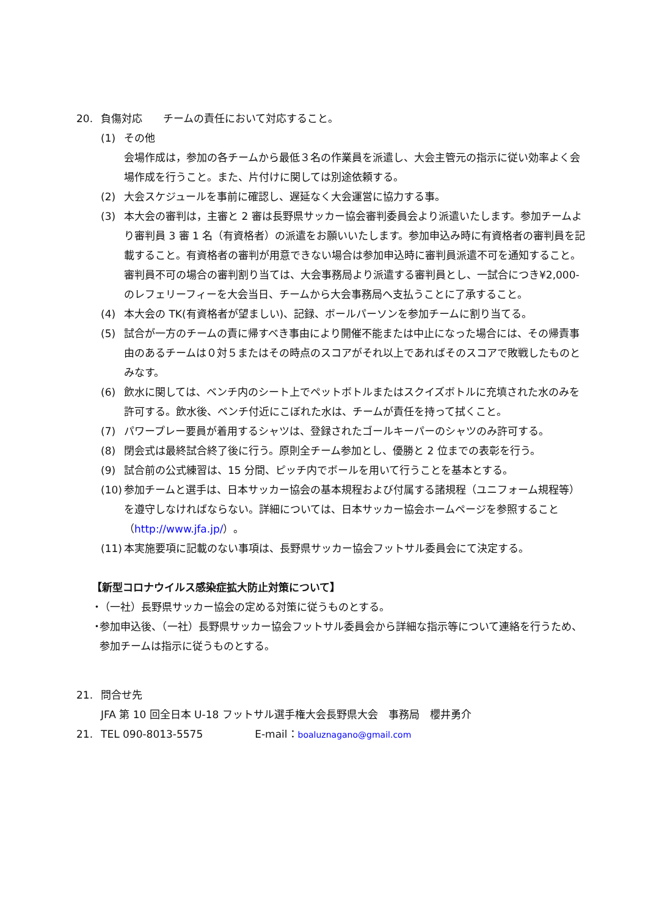20. 負傷対応　　チームの責任において対応すること。
(1) その他
会場作成は，参加の各チームから最低３名の作業員を派遣し、大会主管元の指示に従い効率よく会場作成を行うこと。また、片付けに関しては別途依頼する。
(2) 大会スケジュールを事前に確認し、遅延なく大会運営に協力する事。
(3) 本大会の審判は，主審と 2 審は長野県サッカー協会審判委員会より派遣いたします。参加チームより審判員 3 審 1 名（有資格者）の派遣をお願いいたします。参加申込み時に有資格者の審判員を記載すること。有資格者の審判が用意できない場合は参加申込時に審判員派遣不可を通知すること。審判員不可の場合の審判割り当ては、大会事務局より派遣する審判員とし、一試合につき¥2,000-のレフェリーフィーを大会当日、チームから大会事務局へ支払うことに了承すること。
(4) 本大会の TK(有資格者が望ましい)、記録、ボールパーソンを参加チームに割り当てる。
(5) 試合が一方のチームの責に帰すべき事由により開催不能または中止になった場合には、その帰責事由のあるチームは０対５またはその時点のスコアがそれ以上であればそのスコアで敗戦したものとみなす。
(6) 飲水に関しては、ベンチ内のシート上でペットボトルまたはスクイズボトルに充填された水のみを許可する。飲水後、ベンチ付近にこぼれた水は、チームが責任を持って拭くこと。
(7) パワープレー要員が着用するシャツは、登録されたゴールキーパーのシャツのみ許可する。
(8) 閉会式は最終試合終了後に行う。原則全チーム参加とし、優勝と 2 位までの表彰を行う。
(9) 試合前の公式練習は、15 分間、ピッチ内でボールを用いて行うことを基本とする。
(10)
参加チームと選手は、日本サッカー協会の基本規程および付属する諸規程（ユニフォーム規程等）を遵守しなければならない。詳細については、日本サッカー協会ホームページを参照すること（http://www.jfa.jp/）。
(11)
本実施要項に記載のない事項は、長野県サッカー協会フットサル委員会にて決定する。
【新型コロナウイルス感染症拡大防止対策について】
・
（一社）長野県サッカー協会の定める対策に従うものとする。
・
参加申込後、（一社）長野県サッカー協会フットサル委員会から詳細な指示等について連絡を行うため、参加チームは指示に従うものとする。
21. 問合せ先
JFA 第 10 回全日本 U-18 フットサル選手権大会長野県大会　事務局　櫻井勇介
21. TEL 090-8013-5575　　　　　E-mail：boaluznagano@gmail.com